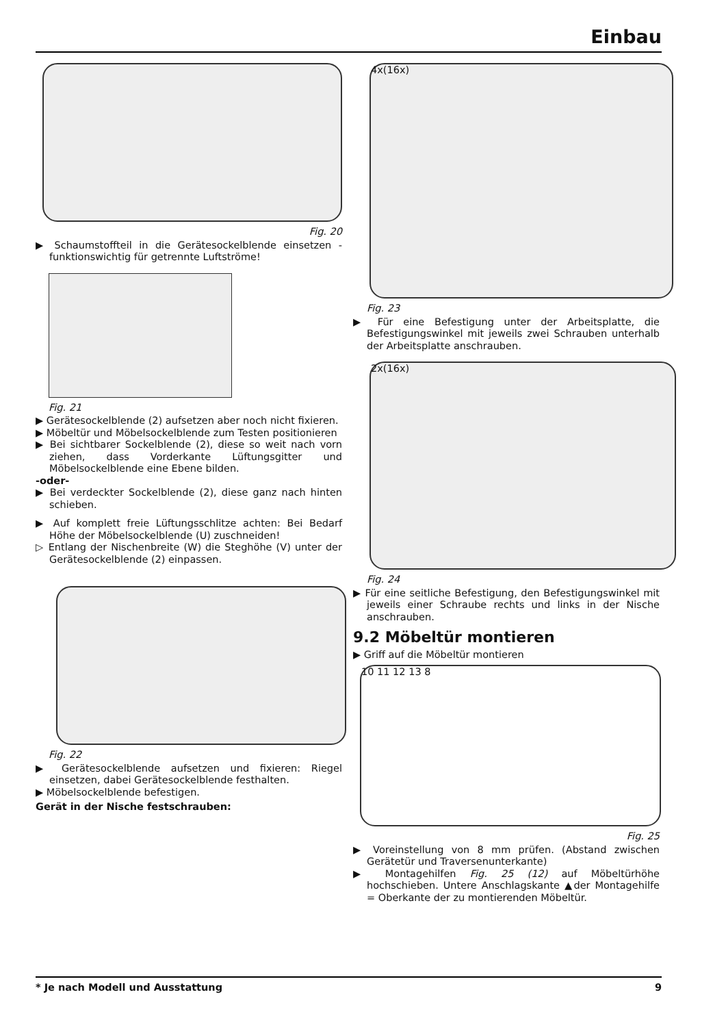Einbau
Fig. 20
▶ Schaumstoffteil in die Gerätesockelblende einsetzen - funktionswichtig für getrennte Luftströme!
Fig. 21
▶ Gerätesockelblende (2) aufsetzen aber noch nicht fixieren.
▶ Möbeltür und Möbelsockelblende zum Testen positionieren
▶ Bei sichtbarer Sockelblende (2), diese so weit nach vorn ziehen, dass Vorderkante Lüftungsgitter und Möbelsockelblende eine Ebene bilden.
-oder-
▶ Bei verdeckter Sockelblende (2), diese ganz nach hinten schieben.
▶ Auf komplett freie Lüftungsschlitze achten: Bei Bedarf Höhe der Möbelsockelblende (U) zuschneiden!
▷ Entlang der Nischenbreite (W) die Steghöhe (V) unter der Gerätesockelblende (2) einpassen.
Fig. 22
▶ Gerätesockelblende aufsetzen und fixieren: Riegel einsetzen, dabei Gerätesockelblende festhalten.
▶ Möbelsockelblende befestigen.
Gerät in der Nische festschrauben:
4x(16x)
Fig. 23
▶ Für eine Befestigung unter der Arbeitsplatte, die Befestigungswinkel mit jeweils zwei Schrauben unterhalb der Arbeitsplatte anschrauben.
2x(16x)
Fig. 24
▶ Für eine seitliche Befestigung, den Befestigungswinkel mit jeweils einer Schraube rechts und links in der Nische anschrauben.
9.2 Möbeltür montieren
▶ Griff auf die Möbeltür montieren
10 11 12 13 8
Fig. 25
▶ Voreinstellung von 8 mm prüfen. (Abstand zwischen Gerätetür und Traversenunterkante)
▶ Montagehilfen Fig. 25 (12) auf Möbeltürhöhe hochschieben. Untere Anschlagskante ▲der Montagehilfe = Oberkante der zu montierenden Möbeltür.
* Je nach Modell und Ausstattung 9